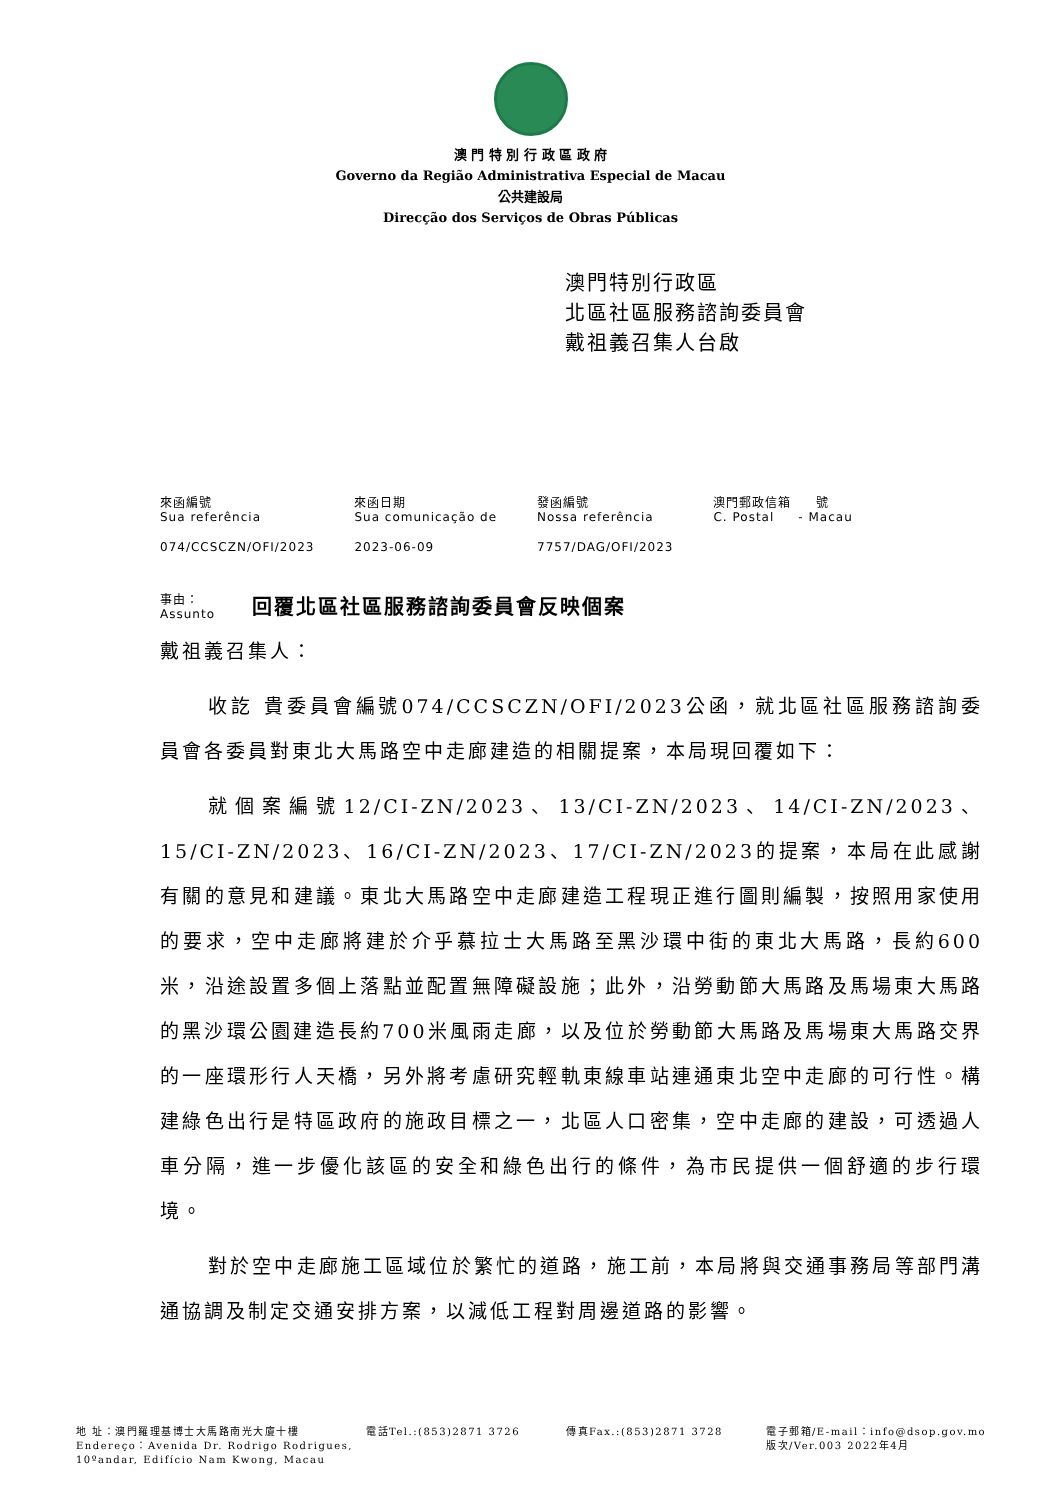澳 門 特 別 行 政 區 政 府
Governo da Região Administrativa Especial de Macau
公共建設局
Direcção dos Serviços de Obras Públicas
澳門特別行政區
北區社區服務諮詢委員會
戴祖義召集人台啟
| 來函編號 Sua referência | 來函日期 Sua comunicação de | 發函編號 Nossa referência | 澳門郵政信箱 號 C. Postal - Macau |
| 074/CCSCZN/OFI/2023 | 2023-06-09 | 7757/DAG/OFI/2023 | |
事由：
Assunto
回覆北區社區服務諮詢委員會反映個案
戴祖義召集人：
收訖 貴委員會編號074/CCSCZN/OFI/2023公函，就北區社區服務諮詢委員會各委員對東北大馬路空中走廊建造的相關提案，本局現回覆如下：
就個案編號12/CI-ZN/2023、13/CI-ZN/2023、14/CI-ZN/2023、15/CI-ZN/2023、16/CI-ZN/2023、17/CI-ZN/2023的提案，本局在此感謝有關的意見和建議。東北大馬路空中走廊建造工程現正進行圖則編製，按照用家使用的要求，空中走廊將建於介乎慕拉士大馬路至黑沙環中街的東北大馬路，長約600米，沿途設置多個上落點並配置無障礙設施；此外，沿勞動節大馬路及馬場東大馬路的黑沙環公園建造長約700米風雨走廊，以及位於勞動節大馬路及馬場東大馬路交界的一座環形行人天橋，另外將考慮研究輕軌東線車站連通東北空中走廊的可行性。構建綠色出行是特區政府的施政目標之一，北區人口密集，空中走廊的建設，可透過人車分隔，進一步優化該區的安全和綠色出行的條件，為市民提供一個舒適的步行環境。
對於空中走廊施工區域位於繁忙的道路，施工前，本局將與交通事務局等部門溝通協調及制定交通安排方案，以減低工程對周邊道路的影響。
地 址：澳門羅理基博士大馬路南光大廈十樓
Endereço：Avenida Dr. Rodrigo Rodrigues, 10ºandar, Edifício Nam Kwong, Macau
電話Tel.:(853)2871 3726 傳真Fax.:(853)2871 3728 電子郵箱/E-mail：info@dsop.gov.mo
版次/Ver.003 2022年4月